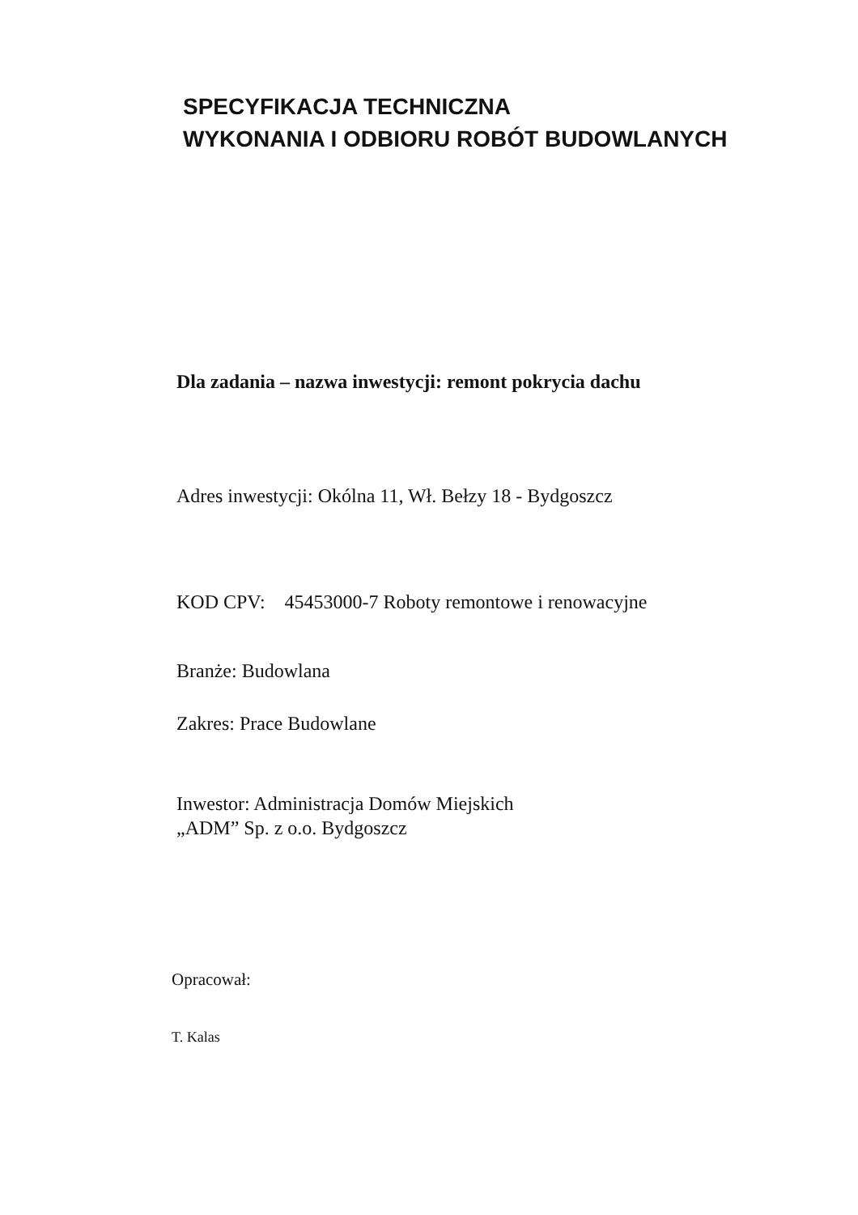SPECYFIKACJA TECHNICZNA
WYKONANIA I ODBIORU ROBÓT BUDOWLANYCH
Dla zadania – nazwa inwestycji: remont pokrycia dachu
Adres inwestycji: Okólna 11, Wł. Bełzy 18 - Bydgoszcz
KOD CPV: 45453000-7 Roboty remontowe i renowacyjne
Branże: Budowlana
Zakres: Prace Budowlane
Inwestor: Administracja Domów Miejskich
„ADM” Sp. z o.o. Bydgoszcz
Opracował:
T. Kalas